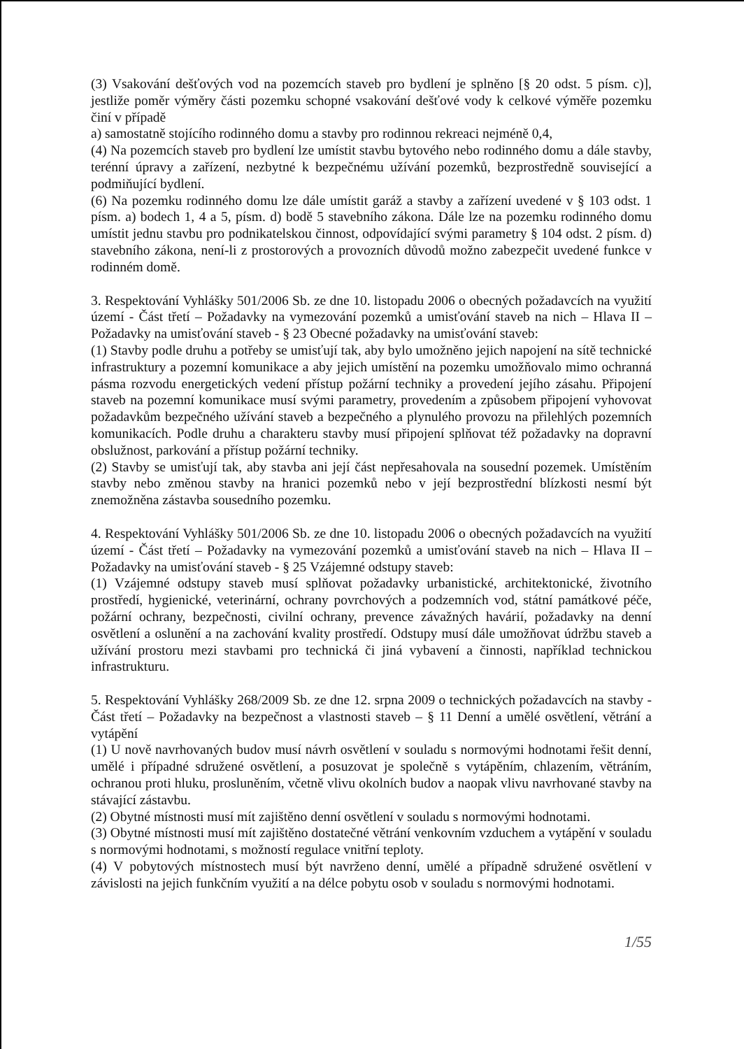(3) Vsakování dešťových vod na pozemcích staveb pro bydlení je splněno [§ 20 odst. 5 písm. c)], jestliže poměr výměry části pozemku schopné vsakování dešťové vody k celkové výměře pozemku činí v případě
a) samostatně stojícího rodinného domu a stavby pro rodinnou rekreaci nejméně 0,4,
(4) Na pozemcích staveb pro bydlení lze umístit stavbu bytového nebo rodinného domu a dále stavby, terénní úpravy a zařízení, nezbytné k bezpečnému užívání pozemků, bezprostředně související a podmiňující bydlení.
(6) Na pozemku rodinného domu lze dále umístit garáž a stavby a zařízení uvedené v § 103 odst. 1 písm. a) bodech 1, 4 a 5, písm. d) bodě 5 stavebního zákona. Dále lze na pozemku rodinného domu umístit jednu stavbu pro podnikatelskou činnost, odpovídající svými parametry § 104 odst. 2 písm. d) stavebního zákona, není-li z prostorových a provozních důvodů možno zabezpečit uvedené funkce v rodinném domě.
3. Respektování Vyhlášky 501/2006 Sb. ze dne 10. listopadu 2006 o obecných požadavcích na využití území - Část třetí – Požadavky na vymezování pozemků a umisťování staveb na nich – Hlava II – Požadavky na umisťování staveb - § 23 Obecné požadavky na umisťování staveb:
(1) Stavby podle druhu a potřeby se umisťují tak, aby bylo umožněno jejich napojení na sítě technické infrastruktury a pozemní komunikace a aby jejich umístění na pozemku umožňovalo mimo ochranná pásma rozvodu energetických vedení přístup požární techniky a provedení jejího zásahu. Připojení staveb na pozemní komunikace musí svými parametry, provedením a způsobem připojení vyhovovat požadavkům bezpečného užívání staveb a bezpečného a plynulého provozu na přilehlých pozemních komunikacích. Podle druhu a charakteru stavby musí připojení splňovat též požadavky na dopravní obslužnost, parkování a přístup požární techniky.
(2) Stavby se umisťují tak, aby stavba ani její část nepřesahovala na sousední pozemek. Umístěním stavby nebo změnou stavby na hranici pozemků nebo v její bezprostřední blízkosti nesmí být znemožněna zástavba sousedního pozemku.
4. Respektování Vyhlášky 501/2006 Sb. ze dne 10. listopadu 2006 o obecných požadavcích na využití území - Část třetí – Požadavky na vymezování pozemků a umisťování staveb na nich – Hlava II – Požadavky na umisťování staveb - § 25 Vzájemné odstupy staveb:
(1) Vzájemné odstupy staveb musí splňovat požadavky urbanistické, architektonické, životního prostředí, hygienické, veterinární, ochrany povrchových a podzemních vod, státní památkové péče, požární ochrany, bezpečnosti, civilní ochrany, prevence závažných havárií, požadavky na denní osvětlení a oslunění a na zachování kvality prostředí. Odstupy musí dále umožňovat údržbu staveb a užívání prostoru mezi stavbami pro technická či jiná vybavení a činnosti, například technickou infrastrukturu.
5. Respektování Vyhlášky 268/2009 Sb. ze dne 12. srpna 2009 o technických požadavcích na stavby - Část třetí – Požadavky na bezpečnost a vlastnosti staveb – § 11 Denní a umělé osvětlení, větrání a vytápění
(1) U nově navrhovaných budov musí návrh osvětlení v souladu s normovými hodnotami řešit denní, umělé i případné sdružené osvětlení, a posuzovat je společně s vytápěním, chlazením, větráním, ochranou proti hluku, prosluněním, včetně vlivu okolních budov a naopak vlivu navrhované stavby na stávající zástavbu.
(2) Obytné místnosti musí mít zajištěno denní osvětlení v souladu s normovými hodnotami.
(3) Obytné místnosti musí mít zajištěno dostatečné větrání venkovním vzduchem a vytápění v souladu s normovými hodnotami, s možností regulace vnitřní teploty.
(4) V pobytových místnostech musí být navrženo denní, umělé a případně sdružené osvětlení v závislosti na jejich funkčním využití a na délce pobytu osob v souladu s normovými hodnotami.
1/55